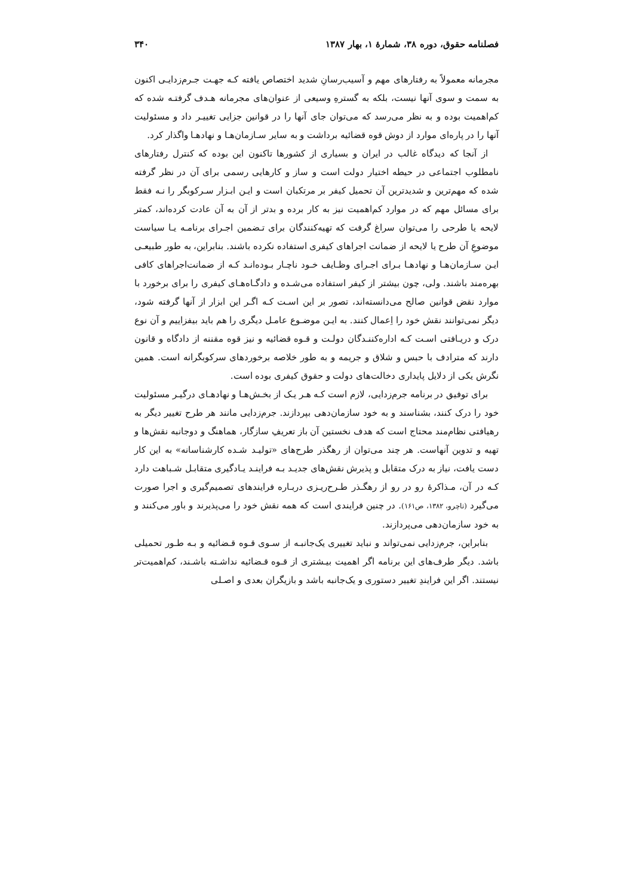فصلنامه حقوق، دوره ۳۸، شمارهٔ ۱، بهار ۱۳۸۷ ۳۴۰
مجرمانه معمولاً به رفتارهای مهم و آسیب‌رسانِ شدید اختصاص یافته کـه جهـت جـرم‌زدایـی اکنون به سمت و سوی آنها نیست، بلکه به گسترهِ وسیعی از عنوان‌های مجرمانه هـدف گرفتـه شده که کم‌اهمیت بوده و به نظر می‌رسد که می‌توان جای آنها را در قوانین جزایی تغییـر داد و مسئولیت آنها را در پاره‌ای موارد از دوش قوه قضائیه برداشت و به سایر سـازمان‌هـا و نهادهـا واگذار کرد.
از آنجا که دیدگاه غالب در ایران و بسیاری از کشورها تاکنون این بوده که کنترل رفتارهای نامطلوب اجتماعی در حیطه اختیار دولت است و ساز و کارهایی رسمی برای آن در نظر گرفته شده که مهم‌ترین و شدیدترین آن تحمیل کیفر بر مرتکبان است و ایـن ابـزار سـرکوبگر را نـه فقط برای مسائل مهم که در موارد کم‌اهمیت نیز به کار برده و بدتر از آن به آن عادت کرده‌اند، کمتر لایحه یا طرحی را می‌توان سراغ گرفت که تهیه‌کنندگان برای تـضمین اجـرای برنامـه یـا سیاست موضوعِ آن طرح یا لایحه از ضمانت اجراهای کیفری استفاده نکرده باشند. بنابراین، به طور طبیعـی ایـن سـازمان‌هـا و نهادهـا بـرای اجـرای وظـایف خـود ناچـار بـوده‌انـد کـه از ضمانت‌اجراهای کافی بهره‌مند باشند. ولی، چون بیشتر از کیفر استفاده می‌شـده و دادگـاه‌هـای کیفری را برای برخورد با موارد نقض قوانین صالح می‌دانسته‌اند، تصور بر این اسـت کـه اگـر این ابزار از آنها گرفته شود، دیگر نمی‌توانند نقش خود را اِعمال کنند. به ایـن موضـوع عامـل دیگری را هم باید بیفزاییم و آن نوع درک و دریـافتی اسـت کـه اداره‌کننـدگان دولـت و قـوه قضائیه و نیز قوه مقننه از دادگاه و قانون دارند که مترادف با حبس و شلاق و جریمه و به طور خلاصه برخوردهای سرکوبگرانه است. همین نگرش یکی از دلایل پایداری دخالت‌های دولت و حقوق کیفری بوده است.
برای توفیق در برنامه جرم‌زدایی، لازم است کـه هـر یـک از بخـش‌هـا و نهادهـای درگیـر مسئولیت خود را درک کنند، بشناسند و به خود سازمان‌دهی بپردازند. جرم‌زدایی مانند هر طرح تغییر دیگر به رهیافتی نظام‌مند محتاج است که هدف نخستین آن باز تعریفِ سازگار، هماهنگ و دوجانبه نقش‌ها و تهیه و تدوین آنهاست. هر چند می‌توان از رهگذر طرح‌های «تولیـد شـده کارشناسانه» به این کار دست یافت، نیاز به درک متقابل و پذیرش نقش‌های جدیـد بـه فراینـد یـادگیری متقابـل شـباهت دارد کـه در آن، مـذاکرهٔ رو در رو از رهگـذر طـرح‌ریـزی دربـاره فرایندهای تصمیم‌گیری و اجرا صورت می‌گیرد (تاچرو، ۱۳۸۲، ص۱۶۱). در چنین فرایندی است که همه نقش خود را می‌پذیرند و باور می‌کنند و به خود سازمان‌دهی می‌پردازند.
بنابراین، جرم‌زدایی نمی‌تواند و نباید تغییری یک‌جانبـه از سـوی قـوه قـضائیه و بـه طـور تحمیلی باشد. دیگر طرف‌های این برنامه اگر اهمیت بیـشتری از قـوه قـضائیه نداشـته باشـند، کم‌اهمیت‌تر نیستند. اگر این فرایندِ تغییر دستوری و یک‌جانبه باشد و بازیگران بعدی و اصـلی